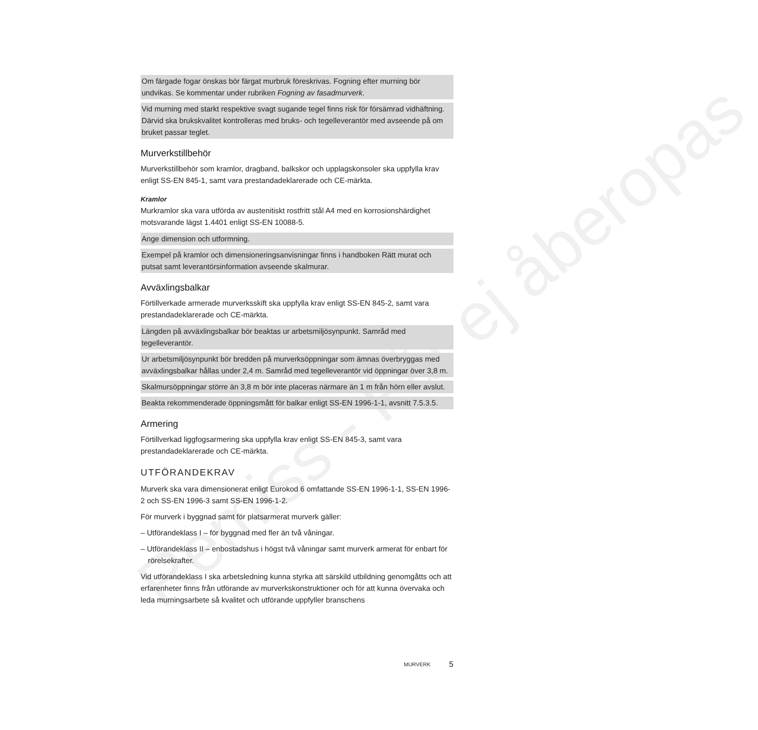Remiss - Får ej åberopas
Om färgade fogar önskas bör färgat murbruk föreskrivas. Fogning efter murning bör undvikas. Se kommentar under rubriken Fogning av fasadmurverk.
Vid murning med starkt respektive svagt sugande tegel finns risk för försämrad vidhäftning. Därvid ska brukskvalitet kontrolleras med bruks- och tegelleverantör med avseende på om bruket passar teglet.
Murverkstillbehör
Murverkstillbehör som kramlor, dragband, balkskor och upplagskonsoler ska uppfylla krav enligt SS-EN 845-1, samt vara prestandadeklarerade och CE-märkta.
Kramlor
Murkramlor ska vara utförda av austenitiskt rostfritt stål A4 med en korrosionshärdighet motsvarande lägst 1.4401 enligt SS-EN 10088-5.
Ange dimension och utformning.
Exempel på kramlor och dimensioneringsanvisningar finns i handboken Rätt murat och putsat samt leverantörsinformation avseende skalmurar.
Avväxlingsbalkar
Förtillverkade armerade murverksskift ska uppfylla krav enligt SS-EN 845-2, samt vara prestandadeklarerade och CE-märkta.
Längden på avväxlingsbalkar bör beaktas ur arbetsmiljösynpunkt. Samråd med tegelleverantör.
Ur arbetsmiljösynpunkt bör bredden på murverksöppningar som ämnas överbryggas med avväxlingsbalkar hållas under 2,4 m. Samråd med tegelleverantör vid öppningar över 3,8 m.
Skalmursöppningar större än 3,8 m bör inte placeras närmare än 1 m från hörn eller avslut.
Beakta rekommenderade öppningsmått för balkar enligt SS-EN 1996-1-1, avsnitt 7.5.3.5.
Armering
Förtillverkad liggfogsarmering ska uppfylla krav enligt SS-EN 845-3, samt vara prestandadeklarerade och CE-märkta.
UTFÖRANDEKRAV
Murverk ska vara dimensionerat enligt Eurokod 6 omfattande SS-EN 1996-1-1, SS-EN 1996-2 och SS-EN 1996-3 samt SS-EN 1996-1-2.
För murverk i byggnad samt för platsarmerat murverk gäller:
– Utförandeklass I – för byggnad med fler än två våningar.
– Utförandeklass II – enbostadshus i högst två våningar samt murverk armerat för enbart för rörelsekrafter.
Vid utförandeklass I ska arbetsledning kunna styrka att särskild utbildning genomgåtts och att erfarenheter finns från utförande av murverkskonstruktioner och för att kunna övervaka och leda murningsarbete så kvalitet och utförande uppfyller branschens
MURVERK 5